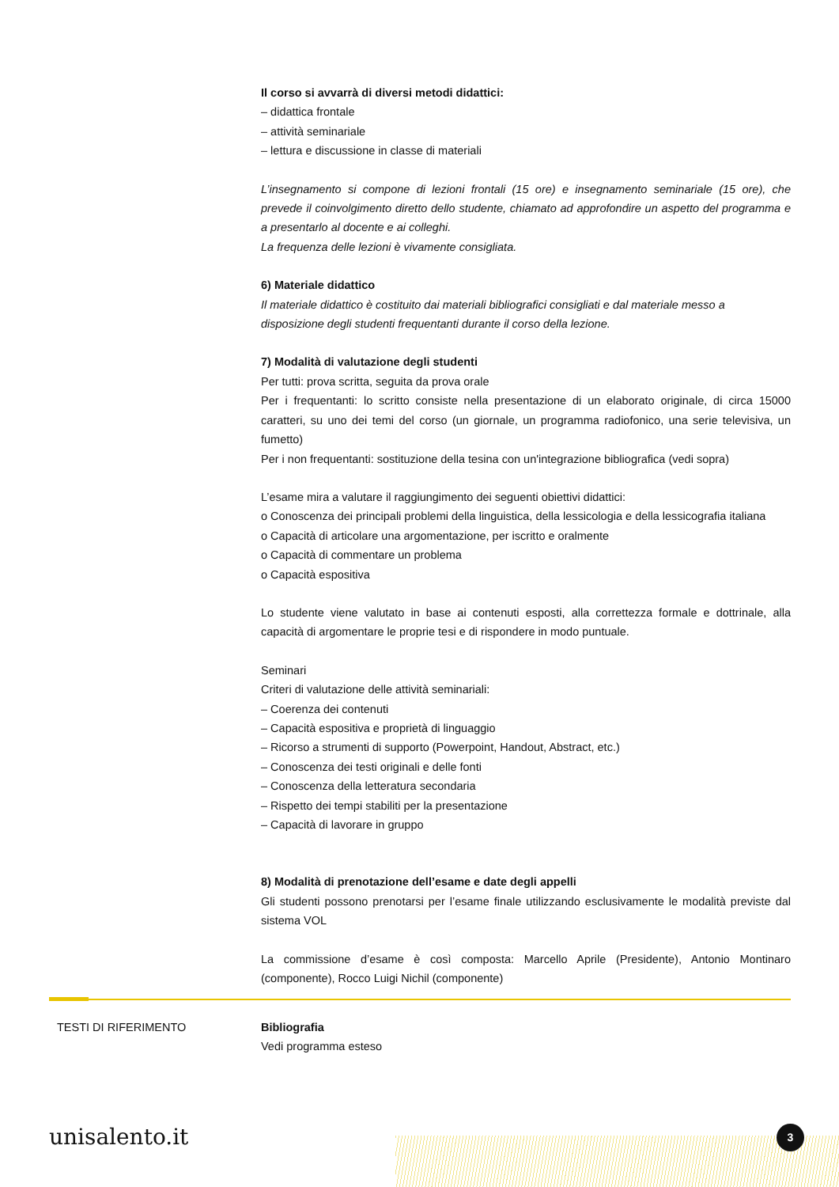Il corso si avvarrà di diversi metodi didattici:
– didattica frontale
– attività seminariale
– lettura e discussione in classe di materiali
L’insegnamento si compone di lezioni frontali (15 ore) e insegnamento seminariale (15 ore), che prevede il coinvolgimento diretto dello studente, chiamato ad approfondire un aspetto del programma e a presentarlo al docente e ai colleghi.
La frequenza delle lezioni è vivamente consigliata.
6) Materiale didattico
Il materiale didattico è costituito dai materiali bibliografici consigliati e dal materiale messo a disposizione degli studenti frequentanti durante il corso della lezione.
7) Modalità di valutazione degli studenti
Per tutti: prova scritta, seguita da prova orale
Per i frequentanti: lo scritto consiste nella presentazione di un elaborato originale, di circa 15000 caratteri, su uno dei temi del corso (un giornale, un programma radiofonico, una serie televisiva, un fumetto)
Per i non frequentanti: sostituzione della tesina con un'integrazione bibliografica (vedi sopra)
L’esame mira a valutare il raggiungimento dei seguenti obiettivi didattici:
o Conoscenza dei principali problemi della linguistica, della lessicologia e della lessicografia italiana
o Capacità di articolare una argomentazione, per iscritto e oralmente
o Capacità di commentare un problema
o Capacità espositiva
Lo studente viene valutato in base ai contenuti esposti, alla correttezza formale e dottrinale, alla capacità di argomentare le proprie tesi e di rispondere in modo puntuale.
Seminari
Criteri di valutazione delle attività seminariali:
– Coerenza dei contenuti
– Capacità espositiva e proprietà di linguaggio
– Ricorso a strumenti di supporto (Powerpoint, Handout, Abstract, etc.)
– Conoscenza dei testi originali e delle fonti
– Conoscenza della letteratura secondaria
– Rispetto dei tempi stabiliti per la presentazione
– Capacità di lavorare in gruppo
8) Modalità di prenotazione dell’esame e date degli appelli
Gli studenti possono prenotarsi per l’esame finale utilizzando esclusivamente le modalità previste dal sistema VOL
La commissione d’esame è così composta: Marcello Aprile (Presidente), Antonio Montinaro (componente), Rocco Luigi Nichil (componente)
TESTI DI RIFERIMENTO Bibliografia
Vedi programma esteso
unisalento.it 3